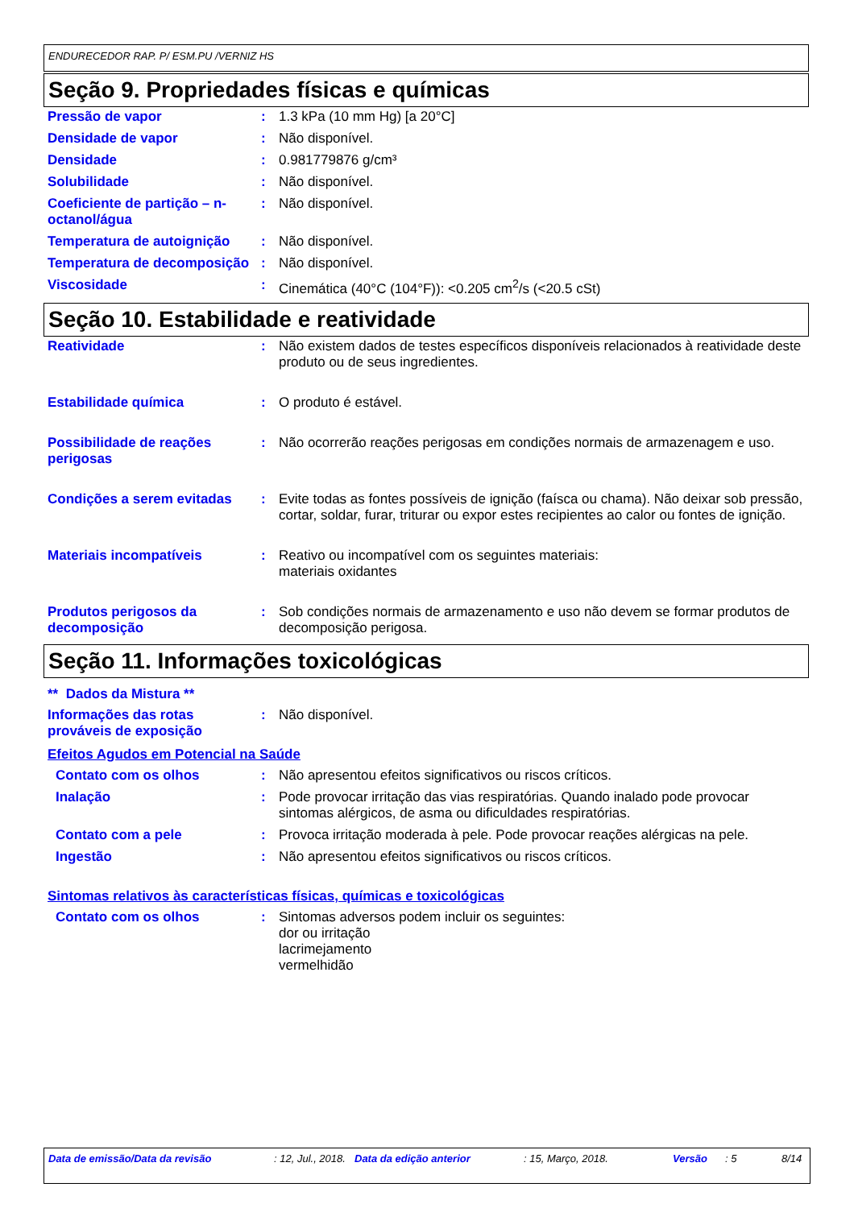ENDURECEDOR RAP. P/ ESM.PU /VERNIZ HS
Seção 9. Propriedades físicas e químicas
| Pressão de vapor | : | 1.3 kPa (10 mm Hg) [a 20°C] |
| Densidade de vapor | : | Não disponível. |
| Densidade | : | 0.981779876 g/cm³ |
| Solubilidade | : | Não disponível. |
| Coeficiente de partição – n-octanol/água | : | Não disponível. |
| Temperatura de autoignição | : | Não disponível. |
| Temperatura de decomposição | : | Não disponível. |
| Viscosidade | : | Cinemática (40°C (104°F)): <0.205 cm<sup>2</sup>/s (<20.5 cSt) |
Seção 10. Estabilidade e reatividade
| Reatividade | : | Não existem dados de testes específicos disponíveis relacionados à reatividade deste produto ou de seus ingredientes. |
| Estabilidade química | : | O produto é estável. |
| Possibilidade de reações perigosas | : | Não ocorrerão reações perigosas em condições normais de armazenagem e uso. |
| Condições a serem evitadas | : | Evite todas as fontes possíveis de ignição (faísca ou chama). Não deixar sob pressão, cortar, soldar, furar, triturar ou expor estes recipientes ao calor ou fontes de ignição. |
| Materiais incompatíveis | : | Reativo ou incompatível com os seguintes materiais: materiais oxidantes |
| Produtos perigosos da decomposição | : | Sob condições normais de armazenamento e uso não devem se formar produtos de decomposição perigosa. |
Seção 11. Informações toxicológicas
** Dados da Mistura **
| Informações das rotas prováveis de exposição | : | Não disponível. |
Efeitos Agudos em Potencial na Saúde
| Contato com os olhos | : | Não apresentou efeitos significativos ou riscos críticos. |
| Inalação | : | Pode provocar irritação das vias respiratórias. Quando inalado pode provocar sintomas alérgicos, de asma ou dificuldades respiratórias. |
| Contato com a pele | : | Provoca irritação moderada à pele. Pode provocar reações alérgicas na pele. |
| Ingestão | : | Não apresentou efeitos significativos ou riscos críticos. |
Sintomas relativos às características físicas, químicas e toxicológicas
| Contato com os olhos | : | Sintomas adversos podem incluir os seguintes: dor ou irritação lacrimejamento vermelhidão |
Data de emissão/Data da revisão: 12, Jul., 2018. Data da edição anterior: 15, Março, 2018. Versão: 5 8/14